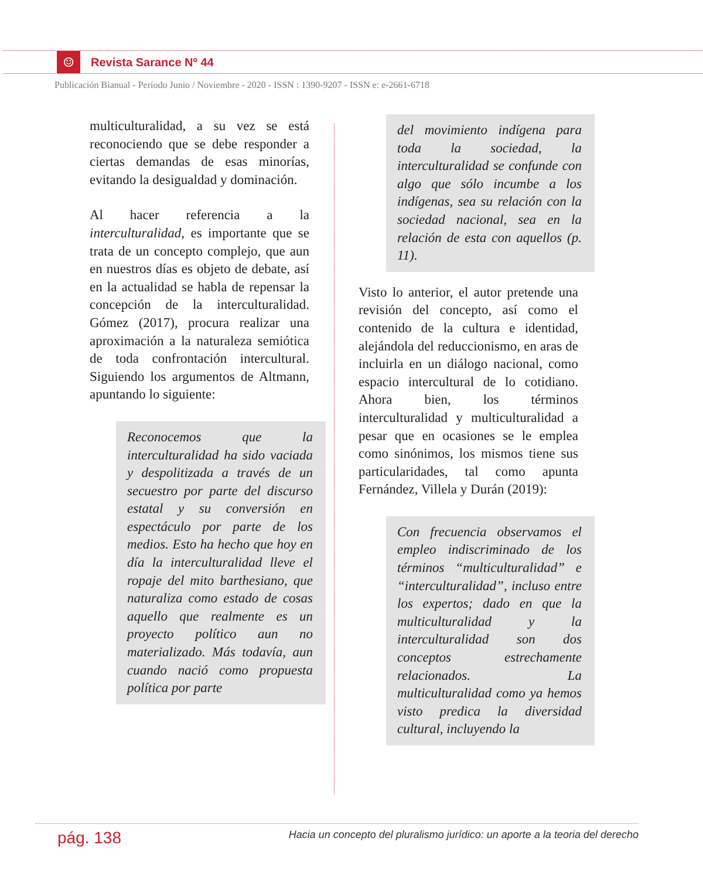☺
Revista Sarance Nº 44
Publicación Bianual - Período Junio / Noviembre - 2020 - ISSN : 1390-9207 - ISSN e: e-2661-6718
multiculturalidad, a su vez se está reconociendo que se debe responder a ciertas demandas de esas minorías, evitando la desigualdad y dominación.
Al hacer referencia a la interculturalidad, es importante que se trata de un concepto complejo, que aun en nuestros días es objeto de debate, así en la actualidad se habla de repensar la concepción de la interculturalidad. Gómez (2017), procura realizar una aproximación a la naturaleza semiótica de toda confrontación intercultural. Siguiendo los argumentos de Altmann, apuntando lo siguiente:
Reconocemos que la interculturalidad ha sido vaciada y despolitizada a través de un secuestro por parte del discurso estatal y su conversión en espectáculo por parte de los medios. Esto ha hecho que hoy en día la interculturalidad lleve el ropaje del mito barthesiano, que naturaliza como estado de cosas aquello que realmente es un proyecto político aun no materializado. Más todavía, aun cuando nació como propuesta política por parte
del movimiento indígena para toda la sociedad, la interculturalidad se confunde con algo que sólo incumbe a los indígenas, sea su relación con la sociedad nacional, sea en la relación de esta con aquellos (p. 11).
Visto lo anterior, el autor pretende una revisión del concepto, así como el contenido de la cultura e identidad, alejándola del reduccionismo, en aras de incluirla en un diálogo nacional, como espacio intercultural de lo cotidiano. Ahora bien, los términos interculturalidad y multiculturalidad a pesar que en ocasiones se le emplea como sinónimos, los mismos tiene sus particularidades, tal como apunta Fernández, Villela y Durán (2019):
Con frecuencia observamos el empleo indiscriminado de los términos “multiculturalidad” e “interculturalidad”, incluso entre los expertos; dado en que la multiculturalidad y la interculturalidad son dos conceptos estrechamente relacionados. La multiculturalidad como ya hemos visto predica la diversidad cultural, incluyendo la
pág. 138 Hacia un concepto del pluralismo jurídico: un aporte a la teoria del derecho